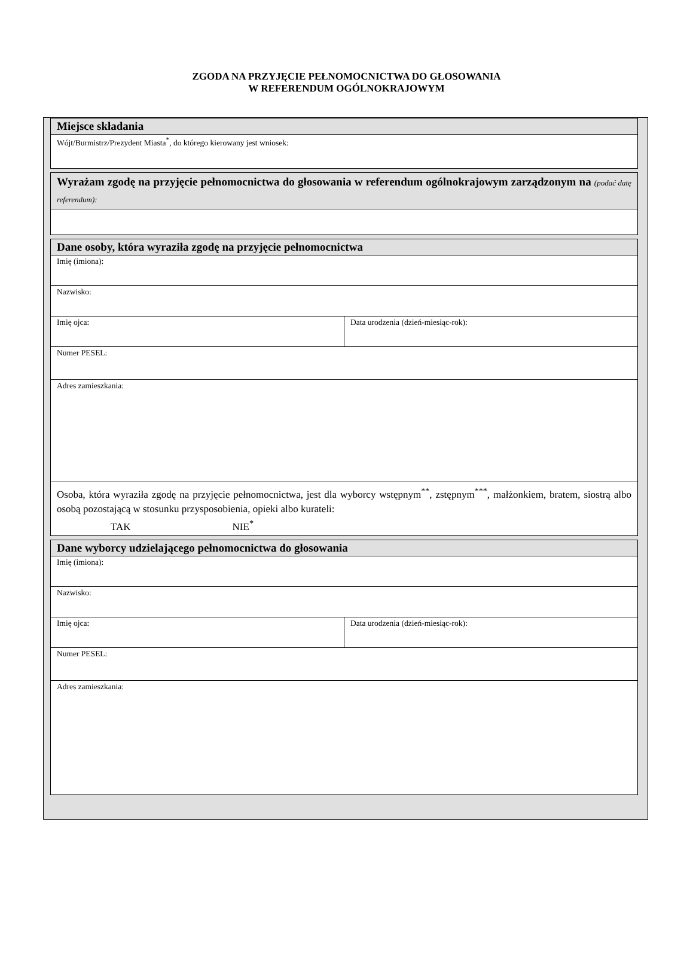ZGODA NA PRZYJĘCIE PEŁNOMOCNICTWA DO GŁOSOWANIA
W REFERENDUM OGÓLNOKRAJOWYM
| Miejsce składania |
| Wójt/Burmistrz/Prezydent Miasta<sup>*</sup>, do którego kierowany jest wniosek: |
| Wyrażam zgodę na przyjęcie pełnomocnictwa do głosowania w referendum ogólnokrajowym zarządzonym na (podać datę referendum): |
| Dane osoby, która wyraziła zgodę na przyjęcie pełnomocnictwa | |
| Imię (imiona): | |
| Nazwisko: | |
| Imię ojca: | Data urodzenia (dzień-miesiąc-rok): |
| Numer PESEL: | |
| Adres zamieszkania: | |
| Osoba, która wyraziła zgodę na przyjęcie pełnomocnictwa, jest dla wyborcy wstępnym<sup>**</sup>, zstępnym<sup>***</sup>, małżonkiem, bratem, siostrą albo osobą pozostającą w stosunku przysposobienia, opieki albo kurateli: TAK NIE<sup>*</sup> | |
| Dane wyborcy udzielającego pełnomocnictwa do głosowania | |
| Imię (imiona): | |
| Nazwisko: | |
| Imię ojca: | Data urodzenia (dzień-miesiąc-rok): |
| Numer PESEL: | |
| Adres zamieszkania: | |